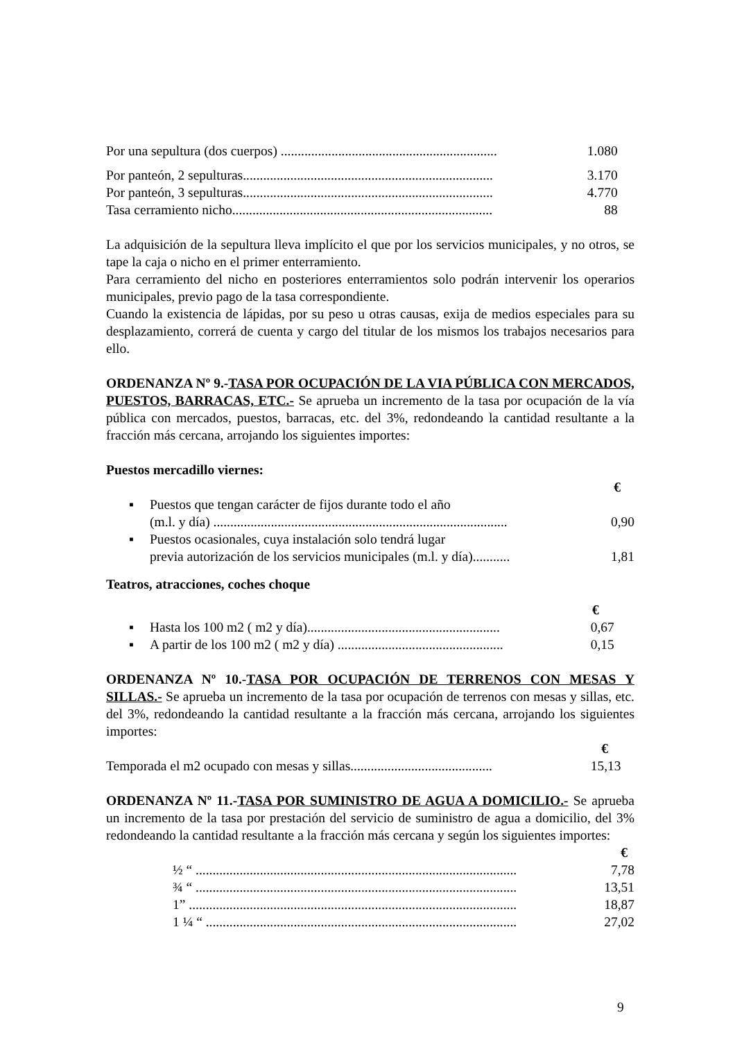| Por una sepultura (dos cuerpos) ................................................................ | 1.080 |
| Por panteón, 2 sepulturas.......................................................................... | 3.170 |
| Por panteón, 3 sepulturas.......................................................................... | 4.770 |
| Tasa cerramiento nicho............................................................................. | 88 |
La adquisición de la sepultura lleva implícito el que por los servicios municipales, y no otros, se tape la caja o nicho en el primer enterramiento.
Para cerramiento del nicho en posteriores enterramientos solo podrán intervenir los operarios municipales, previo pago de la tasa correspondiente.
Cuando la existencia de lápidas, por su peso u otras causas, exija de medios especiales para su desplazamiento, correrá de cuenta y cargo del titular de los mismos los trabajos necesarios para ello.
ORDENANZA Nº 9.-TASA POR OCUPACIÓN DE LA VIA PÚBLICA CON MERCADOS, PUESTOS, BARRACAS, ETC.- Se aprueba un incremento de la tasa por ocupación de la vía pública con mercados, puestos, barracas, etc. del 3%, redondeando la cantidad resultante a la fracción más cercana, arrojando los siguientes importes:
Puestos mercadillo viernes:
€
| ▪ | Puestos que tengan carácter de fijos durante todo el año (m.l. y día) ....................................................................................... | 0,90 |
| ▪ | Puestos ocasionales, cuya instalación solo tendrá lugar previa autorización de los servicios municipales (m.l. y día)........... | 1,81 |
Teatros, atracciones, coches choque
€
| ▪ | Hasta los 100 m2 ( m2 y día)......................................................... | 0,67 |
| ▪ | A partir de los 100 m2 ( m2 y día) ................................................. | 0,15 |
ORDENANZA Nº 10.-TASA POR OCUPACIÓN DE TERRENOS CON MESAS Y SILLAS.- Se aprueba un incremento de la tasa por ocupación de terrenos con mesas y sillas, etc. del 3%, redondeando la cantidad resultante a la fracción más cercana, arrojando los siguientes importes:
€
| Temporada el m2 ocupado con mesas y sillas.......................................... | 15,13 |
ORDENANZA Nº 11.-TASA POR SUMINISTRO DE AGUA A DOMICILIO.- Se aprueba un incremento de la tasa por prestación del servicio de suministro de agua a domicilio, del 3% redondeando la cantidad resultante a la fracción más cercana y según los siguientes importes:
€
| ½ “ ............................................................................................... | 7,78 |
| ¾ “ ............................................................................................... | 13,51 |
| 1” ................................................................................................. | 18,87 |
| 1 ¼ “ ............................................................................................ | 27,02 |
9